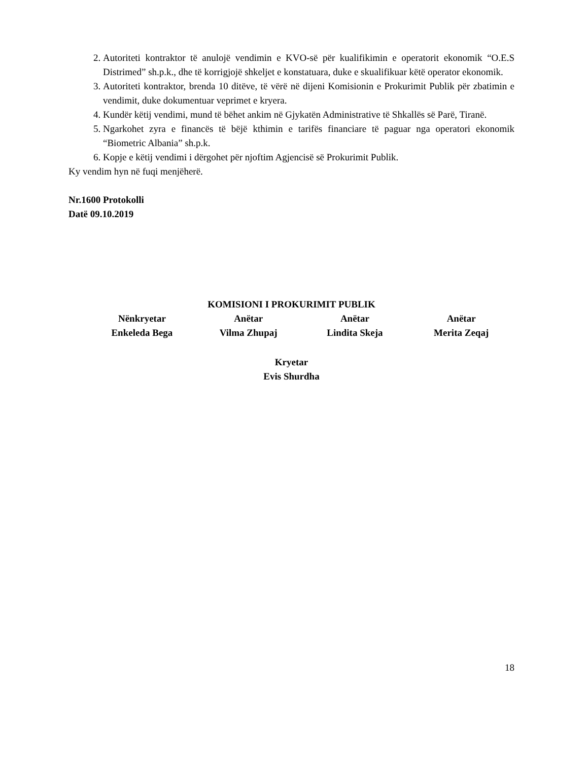2. Autoriteti kontraktor të anulojë vendimin e KVO-së për kualifikimin e operatorit ekonomik “O.E.S Distrimed” sh.p.k., dhe të korrigjojë shkeljet e konstatuara, duke e skualifikuar këtë operator ekonomik.
3. Autoriteti kontraktor, brenda 10 ditëve, të vërë në dijeni Komisionin e Prokurimit Publik për zbatimin e vendimit, duke dokumentuar veprimet e kryera.
4. Kundër këtij vendimi, mund të bëhet ankim në Gjykatën Administrative të Shkallës së Parë, Tiranë.
5. Ngarkohet zyra e financës të bëjë kthimin e tarifës financiare të paguar nga operatori ekonomik “Biometric Albania” sh.p.k.
6. Kopje e këtij vendimi i dërgohet për njoftim Agjencisë së Prokurimit Publik.
Ky vendim hyn në fuqi menjëherë.
Nr.1600 Protokolli
Datë 09.10.2019
KOMISIONI I PROKURIMIT PUBLIK
Nënkryetar
Enkeleda Bega
Anëtar
Vilma Zhupaj
Anëtar
Lindita Skeja
Anëtar
Merita Zeqaj
Kryetar
Evis Shurdha
18